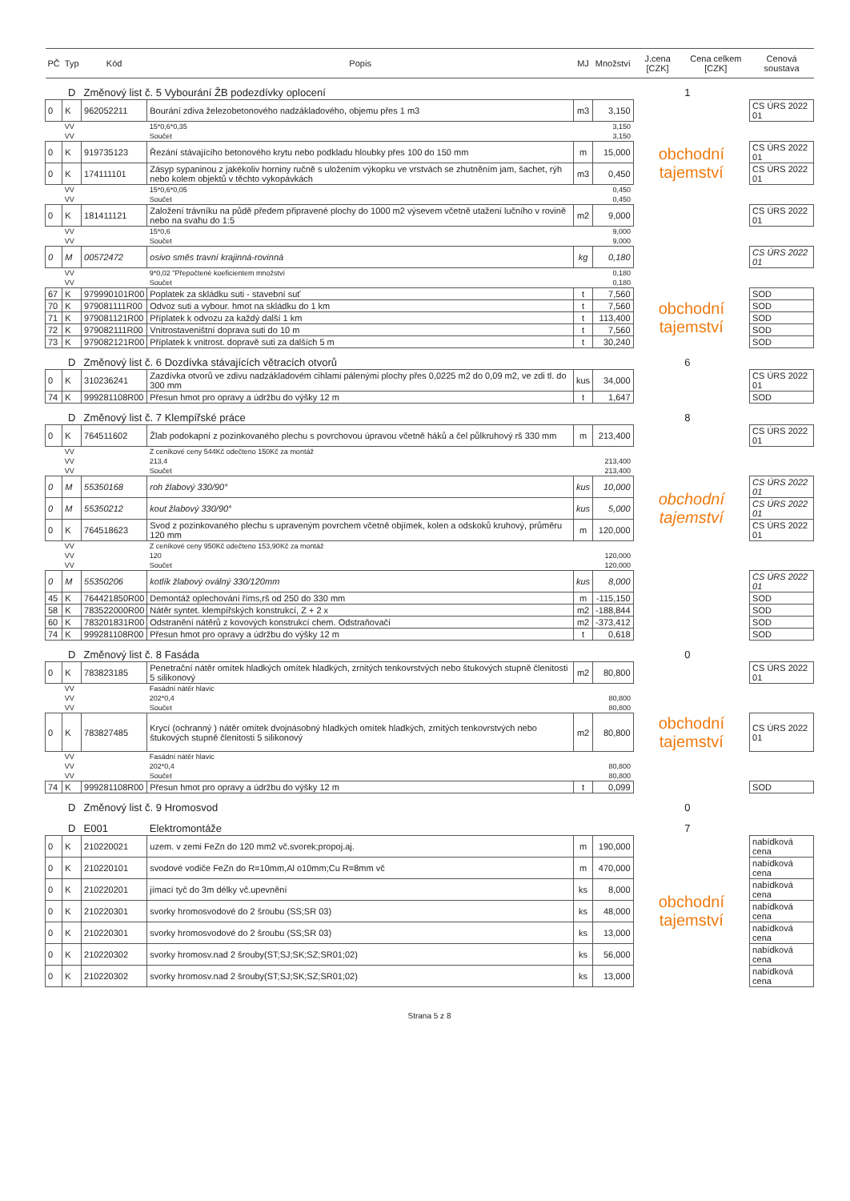| PČ | Typ | Kód | Popis | MJ | Množství | J.cena [CZK] | Cena celkem [CZK] | Cenová soustava |
| --- | --- | --- | --- | --- | --- | --- | --- | --- |
| | D | Změnový list č. 5 Vybourání ŽB podezdívky oplocení | | | | | 1 | |
| 0 | K | 962052211 | Bourání zdiva železobetonového nadzákladového, objemu přes 1 m3 | m3 | 3,150 | | | CS ÚRS 2022 01 |
| | VV | | 15*0,6*0,35 | | 3,150 | | | |
| | VV | | Součet | | 3,150 | | | |
| 0 | K | 919735123 | Řezání stávajícího betonového krytu nebo podkladu hloubky přes 100 do 150 mm | m | 15,000 | obchodní tajemství | | CS ÚRS 2022 01 |
| 0 | K | 174111101 | Zásyp sypaninou z jakékoliv horniny ručně s uložením výkopku ve vrstvách se zhutněním jam, šachet, rýh nebo kolem objektů v těchto vykopávkách | m3 | 0,450 | | | CS ÚRS 2022 01 |
| | VV | | 15*0,6*0,05 | | 0,450 | | | |
| | VV | | Součet | | 0,450 | | | |
| 0 | K | 181411121 | Založení trávníku na půdě předem připravené plochy do 1000 m2 výsevem včetně utažení lučního v rovině nebo na svahu do 1:5 | m2 | 9,000 | | | CS ÚRS 2022 01 |
| | VV | | 15*0,6 | | 9,000 | | | |
| | VV | | Součet | | 9,000 | | | |
| 0 | M | 00572472 | osivo směs travní krajinná-rovinná | kg | 0,180 | | | CS ÚRS 2022 01 |
| | VV | | 9*0,02 "Přepočtené koeficientem množství | | 0,180 | | | |
| | VV | | Součet | | 0,180 | | | |
| 67 | K | 979990101R00 | Poplatek za skládku suti - stavební suť | t | 7,560 | obchodní tajemství | | SOD |
| 70 | K | 979081111R00 | Odvoz suti a vybour. hmot na skládku do 1 km | t | 7,560 | | | SOD |
| 71 | K | 979081121R00 | Příplatek k odvozu za každý další 1 km | t | 113,400 | | | SOD |
| 72 | K | 979082111R00 | Vnitrostaveništní doprava suti do 10 m | t | 7,560 | | | SOD |
| 73 | K | 979082121R00 | Příplatek k vnitrost. dopravě suti za dalších 5 m | t | 30,240 | | | SOD |
| | D | Změnový list č. 6 Dozdívka stávajících větracích otvorů | | | | | 6 | |
| 0 | K | 310236241 | Zazdívka otvorů ve zdivu nadzákladovém cihlami pálenými plochy přes 0,0225 m2 do 0,09 m2, ve zdi tl. do 300 mm | kus | 34,000 | | | CS ÚRS 2022 01 |
| 74 | K | 999281108R00 | Přesun hmot pro opravy a údržbu do výšky 12 m | t | 1,647 | | | SOD |
| | D | Změnový list č. 7 Klempířské práce | | | | | 8 | |
| 0 | K | 764511602 | Žlab podokapní z pozinkovaného plechu s povrchovou úpravou včetně háků a čel půlkruhový rš 330 mm | m | 213,400 | | | CS ÚRS 2022 01 |
| | VV | | Z ceníkové ceny 544Kč odečteno 150Kč za montáž | | | | | |
| | VV | | 213,4 | | 213,400 | | | |
| | VV | | Součet | | 213,400 | | | |
| 0 | M | 55350168 | roh žlabový 330/90° | kus | 10,000 | obchodní tajemství | | CS ÚRS 2022 01 |
| 0 | M | 55350212 | kout žlabový 330/90° | kus | 5,000 | | | CS ÚRS 2022 01 |
| 0 | K | 764518623 | Svod z pozinkovaného plechu s upraveným povrchem včetně objímek, kolen a odskoků kruhový, průměru 120 mm | m | 120,000 | | | CS ÚRS 2022 01 |
| | VV | | Z ceníkové ceny 950Kč odečteno 153,90Kč za montáž | | | | | |
| | VV | | 120 | | 120,000 | | | |
| | VV | | Součet | | 120,000 | | | |
| 0 | M | 55350206 | kotlík žlabový oválný 330/120mm | kus | 8,000 | | | CS ÚRS 2022 01 |
| 45 | K | 764421850R00 | Demontáž oplechování říms,rš od 250 do 330 mm | m | -115,150 | | | SOD |
| 58 | K | 783522000R00 | Nátěr syntet. klempířských konstrukcí, Z + 2 x | m2 | -188,844 | | | SOD |
| 60 | K | 783201831R00 | Odstranění nátěrů z kovových konstrukcí chem. Odstraňovačí | m2 | -373,412 | | | SOD |
| 74 | K | 999281108R00 | Přesun hmot pro opravy a údržbu do výšky 12 m | t | 0,618 | | | SOD |
| | D | Změnový list č. 8 Fasáda | | | | | 0 | |
| 0 | K | 783823185 | Penetrační nátěr omítek hladkých omítek hladkých, zrnitých tenkovrstvých nebo štukových stupně členitosti 5 silikonový | m2 | 80,800 | | | CS ÚRS 2022 01 |
| | VV | | Fasádní nátěr hlavic | | | | | |
| | VV | | 202*0,4 | | 80,800 | | | |
| | VV | | Součet | | 80,800 | | | |
| 0 | K | 783827485 | Krycí (ochranný ) nátěr omítek dvojnásobný hladkých omítek hladkých, zrnitých tenkovrstvých nebo štukových stupně členitosti 5 silikonový | m2 | 80,800 | obchodní tajemství | | CS ÚRS 2022 01 |
| | VV | | Fasádní nátěr hlavic | | | | | |
| | VV | | 202*0,4 | | 80,800 | | | |
| | VV | | Součet | | 80,800 | | | |
| 74 | K | 999281108R00 | Přesun hmot pro opravy a údržbu do výšky 12 m | t | 0,099 | | | SOD |
| | D | Změnový list č. 9 Hromosvod | | | | | 0 | |
| | D | E001 | Elektromontáže | | | | 7 | |
| 0 | K | 210220021 | uzem. v zemi FeZn do 120 mm2 vč.svorek;propoj.aj. | m | 190,000 | obchodní tajemství | | nabídková cena |
| 0 | K | 210220101 | svodové vodiče FeZn do R=10mm,Al o10mm;Cu R=8mm vč | m | 470,000 | | | nabídková cena |
| 0 | K | 210220201 | jímací tyč do 3m délky vč.upevnění | ks | 8,000 | | | nabídková cena |
| 0 | K | 210220301 | svorky hromosvodové do 2 šroubu (SS;SR 03) | ks | 48,000 | | | nabídková cena |
| 0 | K | 210220301 | svorky hromosvodové do 2 šroubu (SS;SR 03) | ks | 13,000 | | | nabídková cena |
| 0 | K | 210220302 | svorky hromosv.nad 2 šrouby(ST;SJ;SK;SZ;SR01;02) | ks | 56,000 | | | nabídková cena |
| 0 | K | 210220302 | svorky hromosv.nad 2 šrouby(ST;SJ;SK;SZ;SR01;02) | ks | 13,000 | | | nabídková cena |
Strana 5 z 8